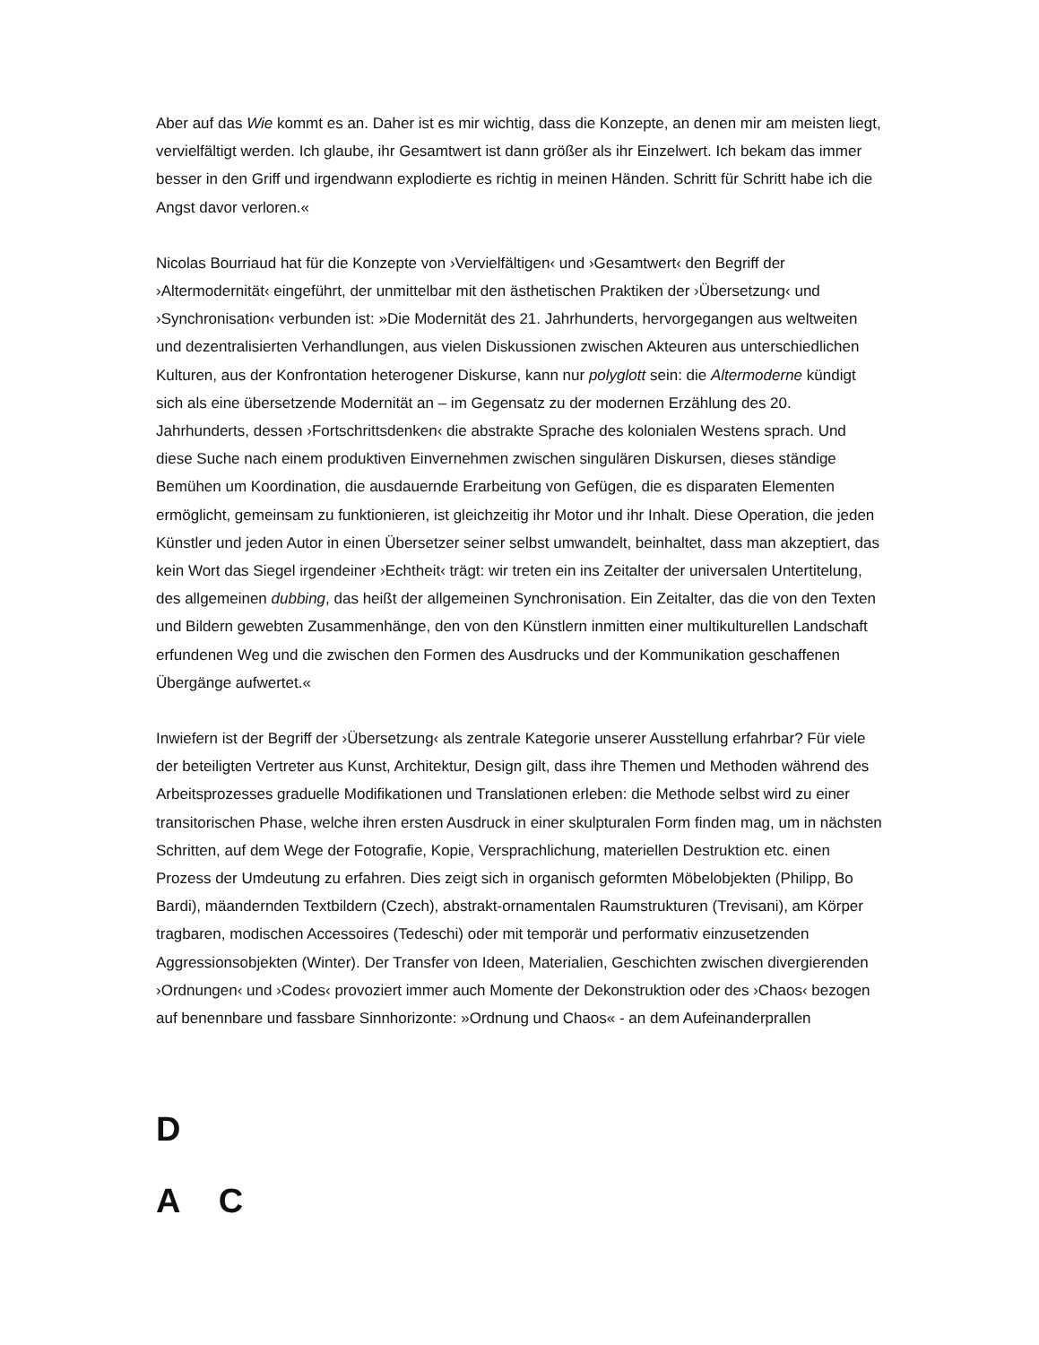Aber auf das Wie kommt es an. Daher ist es mir wichtig, dass die Konzepte, an denen mir am meisten liegt, vervielfältigt werden. Ich glaube, ihr Gesamtwert ist dann größer als ihr Einzelwert. Ich bekam das immer besser in den Griff und irgendwann explodierte es richtig in meinen Händen. Schritt für Schritt habe ich die Angst davor verloren.«
Nicolas Bourriaud hat für die Konzepte von ›Vervielfältigen‹ und ›Gesamtwert‹ den Begriff der ›Altermodernität‹ eingeführt, der unmittelbar mit den ästhetischen Praktiken der ›Übersetzung‹ und ›Synchronisation‹ verbunden ist: »Die Modernität des 21. Jahrhunderts, hervorgegangen aus weltweiten und dezentralisierten Verhandlungen, aus vielen Diskussionen zwischen Akteuren aus unterschiedlichen Kulturen, aus der Konfrontation heterogener Diskurse, kann nur polyglott sein: die Altermoderne kündigt sich als eine übersetzende Modernität an – im Gegensatz zu der modernen Erzählung des 20. Jahrhunderts, dessen ›Fortschrittsdenken‹ die abstrakte Sprache des kolonialen Westens sprach. Und diese Suche nach einem produktiven Einvernehmen zwischen singulären Diskursen, dieses ständige Bemühen um Koordination, die ausdauernde Erarbeitung von Gefügen, die es disparaten Elementen ermöglicht, gemeinsam zu funktionieren, ist gleichzeitig ihr Motor und ihr Inhalt. Diese Operation, die jeden Künstler und jeden Autor in einen Übersetzer seiner selbst umwandelt, beinhaltet, dass man akzeptiert, das kein Wort das Siegel irgendeiner ›Echtheit‹ trägt: wir treten ein ins Zeitalter der universalen Untertitelung, des allgemeinen dubbing, das heißt der allgemeinen Synchronisation. Ein Zeitalter, das die von den Texten und Bildern gewebten Zusammenhänge, den von den Künstlern inmitten einer multikulturellen Landschaft erfundenen Weg und die zwischen den Formen des Ausdrucks und der Kommunikation geschaffenen Übergänge aufwertet.«
Inwiefern ist der Begriff der ›Übersetzung‹ als zentrale Kategorie unserer Ausstellung erfahrbar? Für viele der beteiligten Vertreter aus Kunst, Architektur, Design gilt, dass ihre Themen und Methoden während des Arbeitsprozesses graduelle Modifikationen und Translationen erleben: die Methode selbst wird zu einer transitorischen Phase, welche ihren ersten Ausdruck in einer skulpturalen Form finden mag, um in nächsten Schritten, auf dem Wege der Fotografie, Kopie, Versprachlichung, materiellen Destruktion etc. einen Prozess der Umdeutung zu erfahren. Dies zeigt sich in organisch geformten Möbelobjekten (Philipp, Bo Bardi), mäandernden Textbildern (Czech), abstrakt-ornamentalen Raumstrukturen (Trevisani), am Körper tragbaren, modischen Accessoires (Tedeschi) oder mit temporär und performativ einzusetzenden Aggressionsobjekten (Winter). Der Transfer von Ideen, Materialien, Geschichten zwischen divergierenden ›Ordnungen‹ und ›Codes‹ provoziert immer auch Momente der Dekonstruktion oder des ›Chaos‹ bezogen auf benennbare und fassbare Sinnhorizonte: »Ordnung und Chaos« - an dem Aufeinanderprallen
D
A C